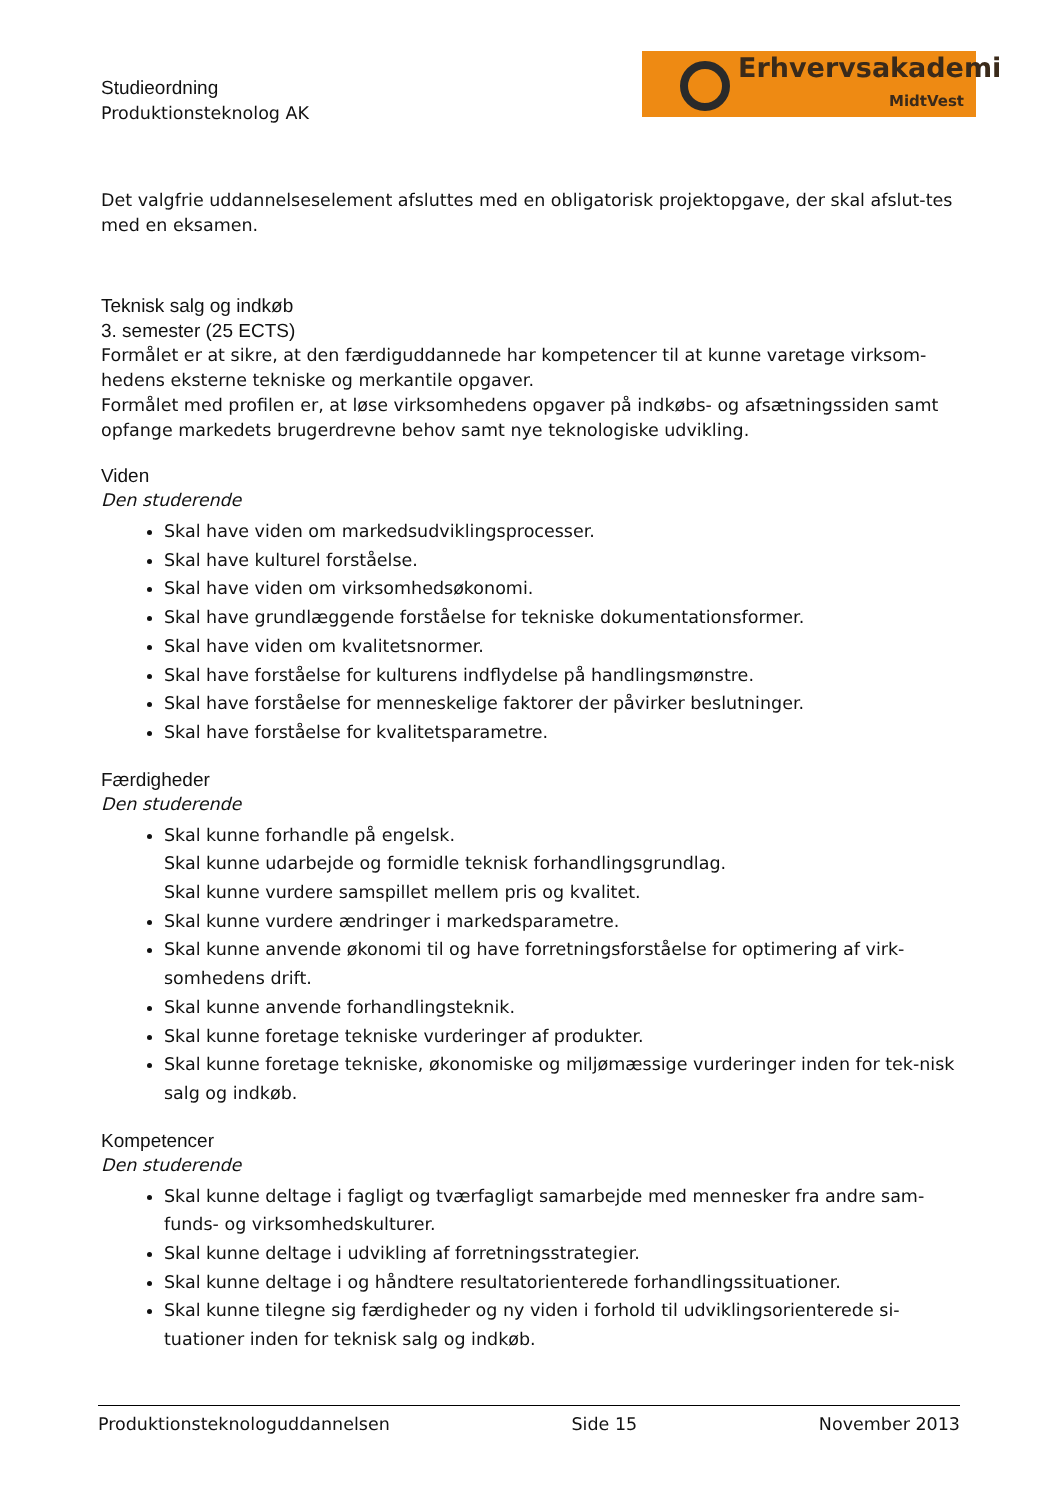Studieordning
Produktionsteknolog AK
Erhvervsakademi
MidtVest
Det valgfrie uddannelseselement afsluttes med en obligatorisk projektopgave, der skal afslut-tes med en eksamen.
Teknisk salg og indkøb
3. semester (25 ECTS)
Formålet er at sikre, at den færdiguddannede har kompetencer til at kunne varetage virksom-hedens eksterne tekniske og merkantile opgaver.
Formålet med profilen er, at løse virksomhedens opgaver på indkøbs- og afsætningssiden samt opfange markedets brugerdrevne behov samt nye teknologiske udvikling.
Viden
Den studerende
Skal have viden om markedsudviklingsprocesser.
Skal have kulturel forståelse.
Skal have viden om virksomhedsøkonomi.
Skal have grundlæggende forståelse for tekniske dokumentationsformer.
Skal have viden om kvalitetsnormer.
Skal have forståelse for kulturens indflydelse på handlingsmønstre.
Skal have forståelse for menneskelige faktorer der påvirker beslutninger.
Skal have forståelse for kvalitetsparametre.
Færdigheder
Den studerende
Skal kunne forhandle på engelsk.
Skal kunne udarbejde og formidle teknisk forhandlingsgrundlag.
Skal kunne vurdere samspillet mellem pris og kvalitet.
Skal kunne vurdere ændringer i markedsparametre.
Skal kunne anvende økonomi til og have forretningsforståelse for optimering af virk-somhedens drift.
Skal kunne anvende forhandlingsteknik.
Skal kunne foretage tekniske vurderinger af produkter.
Skal kunne foretage tekniske, økonomiske og miljømæssige vurderinger inden for tek-nisk salg og indkøb.
Kompetencer
Den studerende
Skal kunne deltage i fagligt og tværfagligt samarbejde med mennesker fra andre sam-funds- og virksomhedskulturer.
Skal kunne deltage i udvikling af forretningsstrategier.
Skal kunne deltage i og håndtere resultatorienterede forhandlingssituationer.
Skal kunne tilegne sig færdigheder og ny viden i forhold til udviklingsorienterede si-tuationer inden for teknisk salg og indkøb.
Produktionsteknologuddannelsen Side 15 November 2013